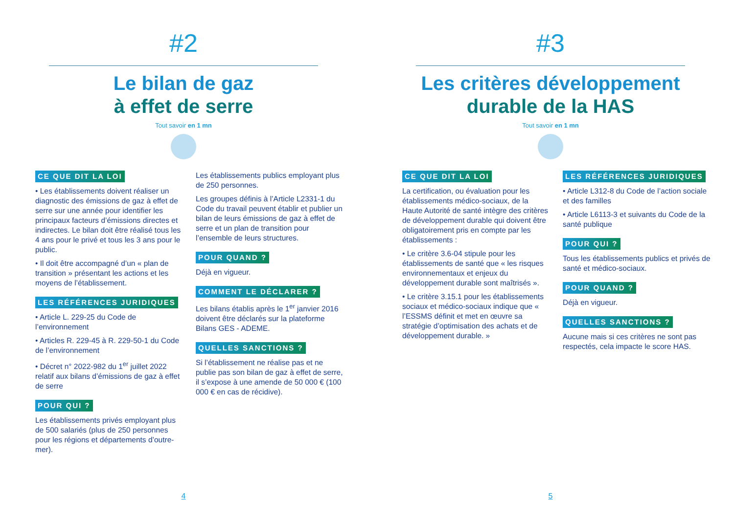#2
Le bilan de gaz
à effet de serre
Tout savoir en 1 mn
CE QUE DIT LA LOI
• Les établissements doivent réaliser un diagnostic des émissions de gaz à effet de serre sur une année pour identifier les principaux facteurs d’émissions directes et indirectes. Le bilan doit être réalisé tous les 4 ans pour le privé et tous les 3 ans pour le public.
• Il doit être accompagné d’un « plan de transition » présentant les actions et les moyens de l’établissement.
LES RÉFÉRENCES JURIDIQUES
• Article L. 229-25 du Code de l’environnement
• Articles R. 229-45 à R. 229-50-1 du Code de l’environnement
• Décret n° 2022-982 du 1<sup>er</sup> juillet 2022 relatif aux bilans d’émissions de gaz à effet de serre
POUR QUI ?
Les établissements privés employant plus de 500 salariés (plus de 250 personnes pour les régions et départements d’outre-mer).
Les établissements publics employant plus de 250 personnes.
Les groupes définis à l’Article L2331-1 du Code du travail peuvent établir et publier un bilan de leurs émissions de gaz à effet de serre et un plan de transition pour l’ensemble de leurs structures.
POUR QUAND ?
Déjà en vigueur.
COMMENT LE DÉCLARER ?
Les bilans établis après le 1<sup>er</sup> janvier 2016 doivent être déclarés sur la plateforme Bilans GES - ADEME.
QUELLES SANCTIONS ?
Si l’établissement ne réalise pas et ne publie pas son bilan de gaz à effet de serre, il s’expose à une amende de 50 000 € (100 000 € en cas de récidive).
4
#3
Les critères développement
durable de la HAS
Tout savoir en 1 mn
CE QUE DIT LA LOI
La certification, ou évaluation pour les établissements médico-sociaux, de la Haute Autorité de santé intègre des critères de développement durable qui doivent être obligatoirement pris en compte par les établissements :
• Le critère 3.6-04 stipule pour les établissements de santé que « les risques environnementaux et enjeux du développement durable sont maîtrisés ».
• Le critère 3.15.1 pour les établissements sociaux et médico-sociaux indique que « l’ESSMS définit et met en œuvre sa stratégie d’optimisation des achats et de développement durable. »
LES RÉFÉRENCES JURIDIQUES
• Article L312-8 du Code de l’action sociale et des familles
• Article L6113-3 et suivants du Code de la santé publique
POUR QUI ?
Tous les établissements publics et privés de santé et médico-sociaux.
POUR QUAND ?
Déjà en vigueur.
QUELLES SANCTIONS ?
Aucune mais si ces critères ne sont pas respectés, cela impacte le score HAS.
5